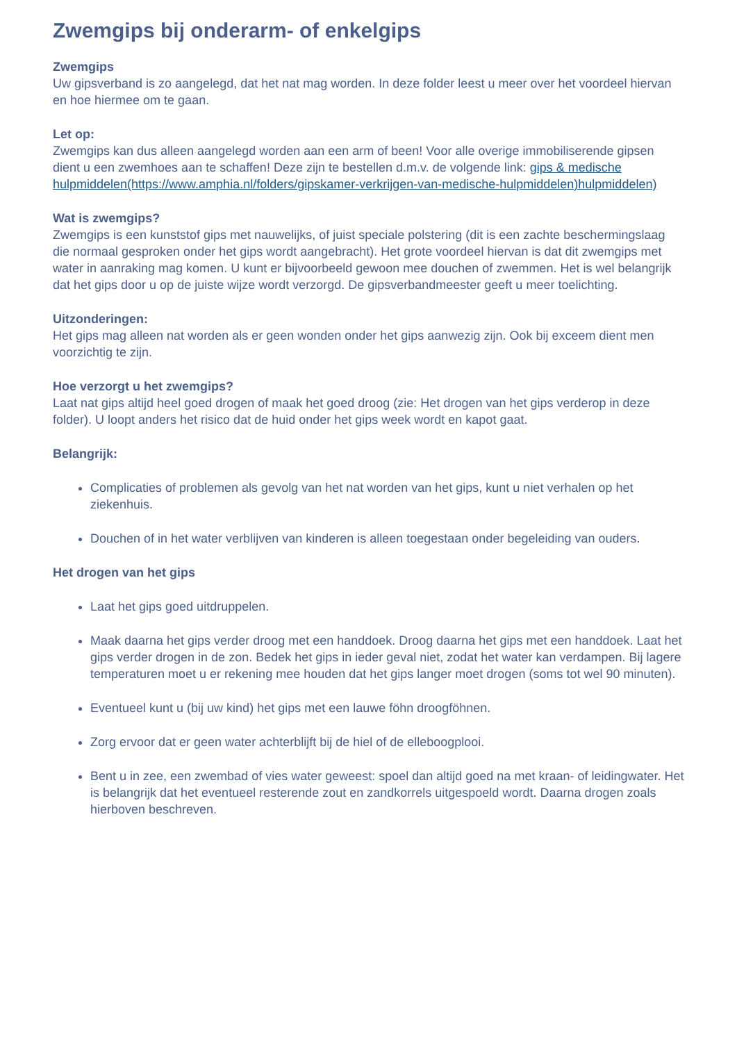Zwemgips bij onderarm- of enkelgips
Zwemgips
Uw gipsverband is zo aangelegd, dat het nat mag worden. In deze folder leest u meer over het voordeel hiervan en hoe hiermee om te gaan.
Let op:
Zwemgips kan dus alleen aangelegd worden aan een arm of been! Voor alle overige immobiliserende gipsen dient u een zwemhoes aan te schaffen! Deze zijn te bestellen d.m.v. de volgende link: gips & medische hulpmiddelen(https://www.amphia.nl/folders/gipskamer-verkrijgen-van-medische-hulpmiddelen)hulpmiddelen)
Wat is zwemgips?
Zwemgips is een kunststof gips met nauwelijks, of juist speciale polstering (dit is een zachte beschermingslaag die normaal gesproken onder het gips wordt aangebracht). Het grote voordeel hiervan is dat dit zwemgips met water in aanraking mag komen. U kunt er bijvoorbeeld gewoon mee douchen of zwemmen. Het is wel belangrijk dat het gips door u op de juiste wijze wordt verzorgd. De gipsverbandmeester geeft u meer toelichting.
Uitzonderingen:
Het gips mag alleen nat worden als er geen wonden onder het gips aanwezig zijn. Ook bij exceem dient men voorzichtig te zijn.
Hoe verzorgt u het zwemgips?
Laat nat gips altijd heel goed drogen of maak het goed droog (zie: Het drogen van het gips verderop in deze folder). U loopt anders het risico dat de huid onder het gips week wordt en kapot gaat.
Belangrijk:
Complicaties of problemen als gevolg van het nat worden van het gips, kunt u niet verhalen op het ziekenhuis.
Douchen of in het water verblijven van kinderen is alleen toegestaan onder begeleiding van ouders.
Het drogen van het gips
Laat het gips goed uitdruppelen.
Maak daarna het gips verder droog met een handdoek. Droog daarna het gips met een handdoek. Laat het gips verder drogen in de zon. Bedek het gips in ieder geval niet, zodat het water kan verdampen. Bij lagere temperaturen moet u er rekening mee houden dat het gips langer moet drogen (soms tot wel 90 minuten).
Eventueel kunt u (bij uw kind) het gips met een lauwe föhn droogföhnen.
Zorg ervoor dat er geen water achterblijft bij de hiel of de elleboogplooi.
Bent u in zee, een zwembad of vies water geweest: spoel dan altijd goed na met kraan- of leidingwater. Het is belangrijk dat het eventueel resterende zout en zandkorrels uitgespoeld wordt. Daarna drogen zoals hierboven beschreven.